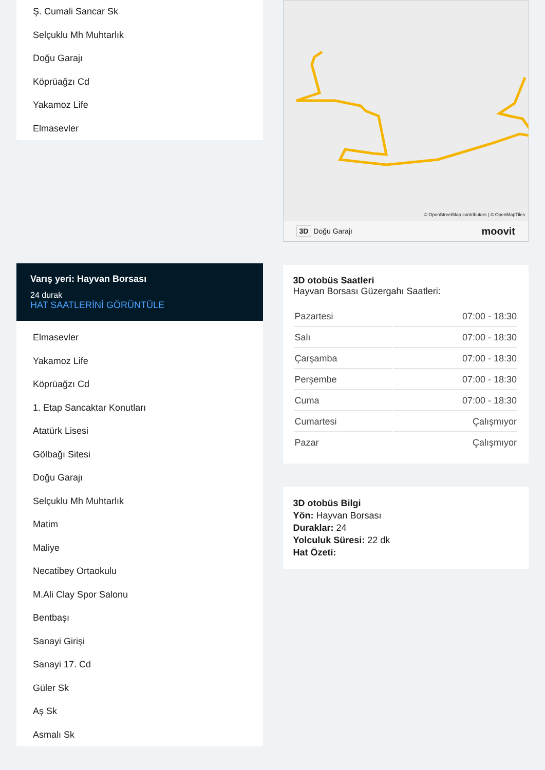Ş. Cumali Sancar Sk
Selçuklu Mh Muhtarlık
Doğu Garajı
Köprüağzı Cd
Yakamoz Life
Elmasevler
Varış yeri: Hayvan Borsası
24 durak
HAT SAATLERİNİ GÖRÜNTÜLE
Elmasevler
Yakamoz Life
Köprüağzı Cd
1. Etap Sancaktar Konutları
Atatürk Lisesi
Gölbağı Sitesi
Doğu Garajı
Selçuklu Mh Muhtarlık
Matim
Maliye
Necatibey Ortaokulu
M.Ali Clay Spor Salonu
Bentbaşı
Sanayi Girişi
Sanayi 17. Cd
Güler Sk
Aş Sk
Asmalı Sk
© OpenStreetMap contributors | © OpenMapTiles
3D Doğu Garajı moovit
3D otobüs Saatleri
Hayvan Borsası Güzergahı Saatleri:
| Pazartesi | 07:00 - 18:30 |
| Salı | 07:00 - 18:30 |
| Çarşamba | 07:00 - 18:30 |
| Perşembe | 07:00 - 18:30 |
| Cuma | 07:00 - 18:30 |
| Cumartesi | Çalışmıyor |
| Pazar | Çalışmıyor |
3D otobüs Bilgi
Yön: Hayvan Borsası
Duraklar: 24
Yolculuk Süresi: 22 dk
Hat Özeti: